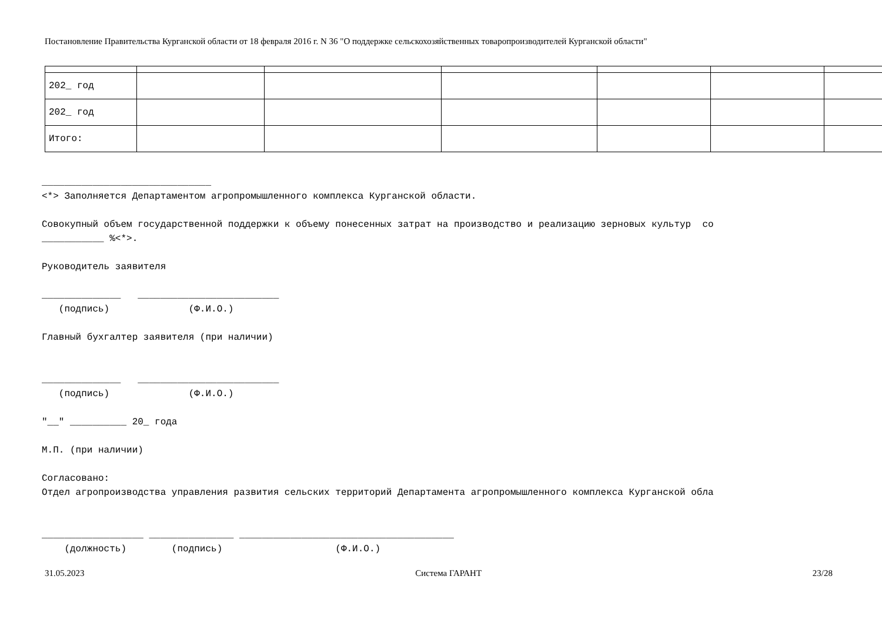Постановление Правительства Курганской области от 18 февраля 2016 г. N 36 "О поддержке сельскохозяйственных товаропроизводителей Курганской области"
| 202_ год | | | | | | |
| 202_ год | | | | | | |
| Итого: | | | | | | |
______________________________ <*> Заполняется Департаментом агропромышленного комплекса Курганской области. Совокупный объем государственной поддержки к объему понесенных затрат на производство и реализацию зерновых культур со ___________ %<*>. Руководитель заявителя ______________ _________________________ (подпись) (Ф.И.О.) Главный бухгалтер заявителя (при наличии) ______________ _________________________ (подпись) (Ф.И.О.) "__" __________ 20_ года М.П. (при наличии) Согласовано: Отдел агропроизводства управления развития сельских территорий Департамента агропромышленного комплекса Курганской обла __________________ _______________ ______________________________________ (должность) (подпись) (Ф.И.О.)
31.05.2023 Система ГАРАНТ 23/28